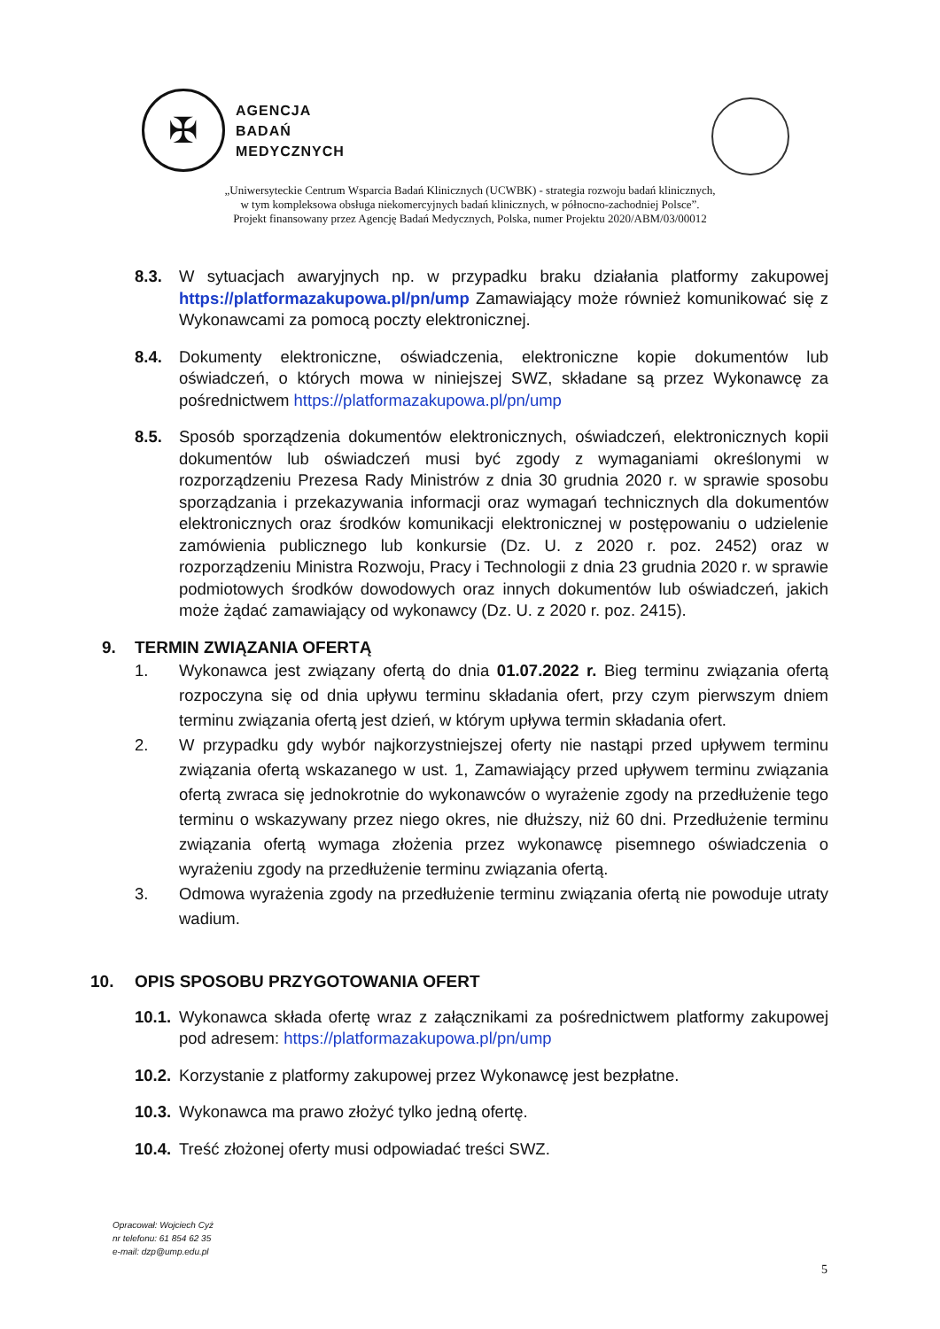✠
AGENCJA
BADAŃ
MEDYCZNYCH
„Uniwersyteckie Centrum Wsparcia Badań Klinicznych (UCWBK) - strategia rozwoju badań klinicznych,
w tym kompleksowa obsługa niekomercyjnych badań klinicznych, w północno-zachodniej Polsce”.
Projekt finansowany przez Agencję Badań Medycznych, Polska, numer Projektu 2020/ABM/03/00012
8.3. W sytuacjach awaryjnych np. w przypadku braku działania platformy zakupowej https://platformazakupowa.pl/pn/ump Zamawiający może również komunikować się z Wykonawcami za pomocą poczty elektronicznej.
8.4. Dokumenty elektroniczne, oświadczenia, elektroniczne kopie dokumentów lub oświadczeń, o których mowa w niniejszej SWZ, składane są przez Wykonawcę za pośrednictwem https://platformazakupowa.pl/pn/ump
8.5. Sposób sporządzenia dokumentów elektronicznych, oświadczeń, elektronicznych kopii dokumentów lub oświadczeń musi być zgody z wymaganiami określonymi w rozporządzeniu Prezesa Rady Ministrów z dnia 30 grudnia 2020 r. w sprawie sposobu sporządzania i przekazywania informacji oraz wymagań technicznych dla dokumentów elektronicznych oraz środków komunikacji elektronicznej w postępowaniu o udzielenie zamówienia publicznego lub konkursie (Dz. U. z 2020 r. poz. 2452) oraz w rozporządzeniu Ministra Rozwoju, Pracy i Technologii z dnia 23 grudnia 2020 r. w sprawie podmiotowych środków dowodowych oraz innych dokumentów lub oświadczeń, jakich może żądać zamawiający od wykonawcy (Dz. U. z 2020 r. poz. 2415).
9. TERMIN ZWIĄZANIA OFERTĄ
1. Wykonawca jest związany ofertą do dnia 01.07.2022 r. Bieg terminu związania ofertą rozpoczyna się od dnia upływu terminu składania ofert, przy czym pierwszym dniem terminu związania ofertą jest dzień, w którym upływa termin składania ofert.
2. W przypadku gdy wybór najkorzystniejszej oferty nie nastąpi przed upływem terminu związania ofertą wskazanego w ust. 1, Zamawiający przed upływem terminu związania ofertą zwraca się jednokrotnie do wykonawców o wyrażenie zgody na przedłużenie tego terminu o wskazywany przez niego okres, nie dłuższy, niż 60 dni. Przedłużenie terminu związania ofertą wymaga złożenia przez wykonawcę pisemnego oświadczenia o wyrażeniu zgody na przedłużenie terminu związania ofertą.
3. Odmowa wyrażenia zgody na przedłużenie terminu związania ofertą nie powoduje utraty wadium.
10. OPIS SPOSOBU PRZYGOTOWANIA OFERT
10.1.
Wykonawca składa ofertę wraz z załącznikami za pośrednictwem platformy zakupowej pod adresem: https://platformazakupowa.pl/pn/ump
10.2.
Korzystanie z platformy zakupowej przez Wykonawcę jest bezpłatne.
10.3.
Wykonawca ma prawo złożyć tylko jedną ofertę.
10.4.
Treść złożonej oferty musi odpowiadać treści SWZ.
Opracował: Wojciech Cyż
nr telefonu: 61 854 62 35
e-mail: dzp@ump.edu.pl
5